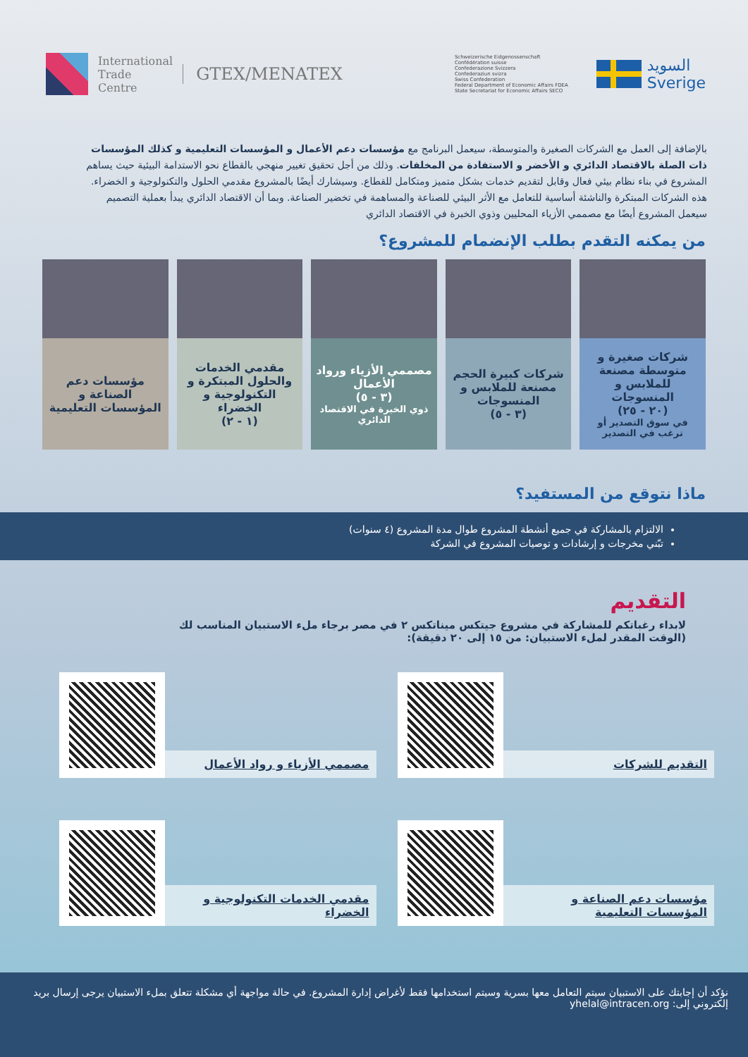International
Trade
Centre
GTEX/MENATEX
Schweizerische Eidgenossenschaft
Confédération suisse
Confederazione Svizzera
Confederaziun svizra
Swiss Confederation
Federal Department of Economic Affairs FDEA
State Secretariat for Economic Affairs SECO
السويد
Sverige
بالإضافة إلى العمل مع الشركات الصغيرة والمتوسطة، سيعمل البرنامج مع مؤسسات دعم الأعمال و المؤسسات التعليمية و كذلك المؤسسات ذات الصلة بالاقتصاد الدائري و الأخضر و الاستفادة من المخلفات. وذلك من أجل تحقيق تغيير منهجي بالقطاع نحو الاستدامة البيئية حيث يساهم المشروع في بناء نظام بيئي فعال وقابل لتقديم خدمات بشكل متميز ومتكامل للقطاع. وسيشارك أيضًا بالمشروع مقدمي الحلول والتكنولوجية و الخضراء. هذه الشركات المبتكرة والناشئة أساسية للتعامل مع الأثر البيئي للصناعة والمساهمة في تخضير الصناعة. وبما أن الاقتصاد الدائري يبدأ بعملية التصميم سيعمل المشروع أيضًا مع مصممي الأزياء المحليين وذوي الخبرة في الاقتصاد الدائري
من يمكنه التقدم بطلب الإنضمام للمشروع؟
شركات صغيرة و متوسطة مصنعة للملابس و المنسوجات
(٢٠ - ٢٥)
في سوق التصدير أو ترغب في التصدير
شركات كبيرة الحجم مصنعة للملابس و المنسوجات
(٣ - ٥)
مصممي الأزياء ورواد الأعمال
(٣ - ٥)
ذوي الخبرة في الاقتصاد الدائري
مقدمي الخدمات والحلول المبتكرة و التكنولوجية و الخضراء
(١ - ٢)
مؤسسات دعم الصناعة و المؤسسات التعليمية
ماذا نتوقع من المستفيد؟
الالتزام بالمشاركة في جميع أنشطة المشروع طوال مدة المشروع (٤ سنوات)
تبّني مخرجات و إرشادات و توصيات المشروع في الشركة
التقديم
لابداء رغباتكم للمشاركة في مشروع جيتكس ميناتكس ٢ في مصر برجاء ملء الاستبيان المناسب لك
(الوقت المقدر لملء الاستبيان: من ١٥ إلى ٢٠ دقيقة):
التقديم للشركات
مصممي الأزياء و رواد الأعمال
مؤسسات دعم الصناعة و المؤسسات التعليمية
مقدمي الخدمات التكنولوجية و الخضراء
نؤكد أن إجابتك على الاستبيان سيتم التعامل معها بسرية وسيتم استخدامها فقط لأغراض إدارة المشروع. في حالة مواجهة أي مشكلة تتعلق بملء الاستبيان يرجى إرسال بريد إلكتروني إلى: yhelal@intracen.org